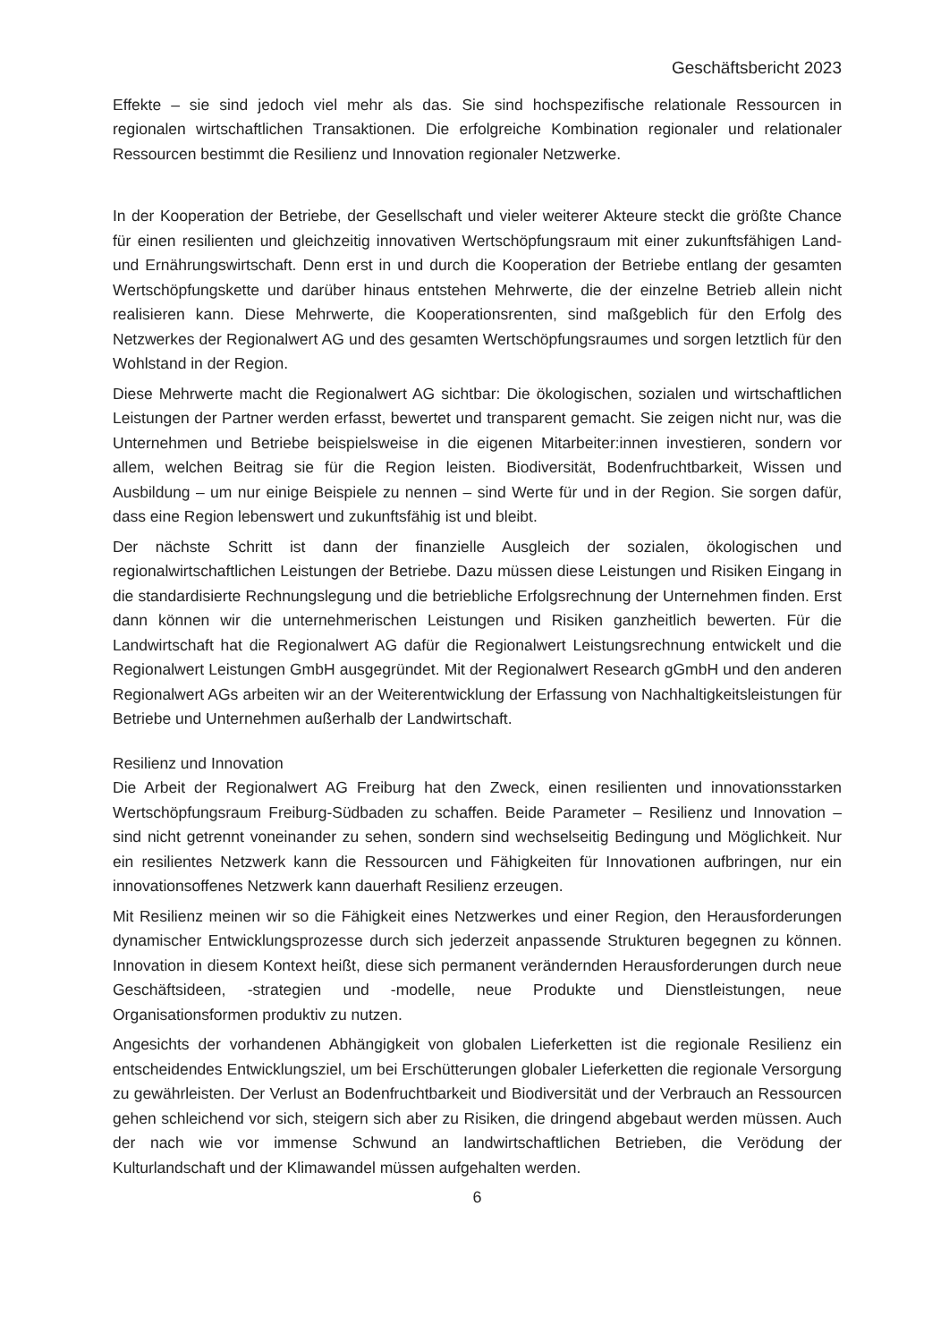Geschäftsbericht 2023
Effekte – sie sind jedoch viel mehr als das. Sie sind hochspezifische relationale Ressourcen in regionalen wirtschaftlichen Transaktionen. Die erfolgreiche Kombination regionaler und relationaler Ressourcen bestimmt die Resilienz und Innovation regionaler Netzwerke.
In der Kooperation der Betriebe, der Gesellschaft und vieler weiterer Akteure steckt die größte Chance für einen resilienten und gleichzeitig innovativen Wertschöpfungsraum mit einer zukunftsfähigen Land- und Ernährungswirtschaft. Denn erst in und durch die Kooperation der Betriebe entlang der gesamten Wertschöpfungskette und darüber hinaus entstehen Mehrwerte, die der einzelne Betrieb allein nicht realisieren kann. Diese Mehrwerte, die Kooperationsrenten, sind maßgeblich für den Erfolg des Netzwerkes der Regionalwert AG und des gesamten Wertschöpfungsraumes und sorgen letztlich für den Wohlstand in der Region.
Diese Mehrwerte macht die Regionalwert AG sichtbar: Die ökologischen, sozialen und wirtschaftlichen Leistungen der Partner werden erfasst, bewertet und transparent gemacht. Sie zeigen nicht nur, was die Unternehmen und Betriebe beispielsweise in die eigenen Mitarbeiter:innen investieren, sondern vor allem, welchen Beitrag sie für die Region leisten. Biodiversität, Bodenfruchtbarkeit, Wissen und Ausbildung – um nur einige Beispiele zu nennen – sind Werte für und in der Region. Sie sorgen dafür, dass eine Region lebenswert und zukunftsfähig ist und bleibt.
Der nächste Schritt ist dann der finanzielle Ausgleich der sozialen, ökologischen und regionalwirtschaftlichen Leistungen der Betriebe. Dazu müssen diese Leistungen und Risiken Eingang in die standardisierte Rechnungslegung und die betriebliche Erfolgsrechnung der Unternehmen finden. Erst dann können wir die unternehmerischen Leistungen und Risiken ganzheitlich bewerten. Für die Landwirtschaft hat die Regionalwert AG dafür die Regionalwert Leistungsrechnung entwickelt und die Regionalwert Leistungen GmbH ausgegründet. Mit der Regionalwert Research gGmbH und den anderen Regionalwert AGs arbeiten wir an der Weiterentwicklung der Erfassung von Nachhaltigkeitsleistungen für Betriebe und Unternehmen außerhalb der Landwirtschaft.
Resilienz und Innovation
Die Arbeit der Regionalwert AG Freiburg hat den Zweck, einen resilienten und innovationsstarken Wertschöpfungsraum Freiburg-Südbaden zu schaffen. Beide Parameter – Resilienz und Innovation – sind nicht getrennt voneinander zu sehen, sondern sind wechselseitig Bedingung und Möglichkeit. Nur ein resilientes Netzwerk kann die Ressourcen und Fähigkeiten für Innovationen aufbringen, nur ein innovationsoffenes Netzwerk kann dauerhaft Resilienz erzeugen.
Mit Resilienz meinen wir so die Fähigkeit eines Netzwerkes und einer Region, den Herausforderungen dynamischer Entwicklungsprozesse durch sich jederzeit anpassende Strukturen begegnen zu können. Innovation in diesem Kontext heißt, diese sich permanent verändernden Herausforderungen durch neue Geschäftsideen, -strategien und -modelle, neue Produkte und Dienstleistungen, neue Organisationsformen produktiv zu nutzen.
Angesichts der vorhandenen Abhängigkeit von globalen Lieferketten ist die regionale Resilienz ein entscheidendes Entwicklungsziel, um bei Erschütterungen globaler Lieferketten die regionale Versorgung zu gewährleisten. Der Verlust an Bodenfruchtbarkeit und Biodiversität und der Verbrauch an Ressourcen gehen schleichend vor sich, steigern sich aber zu Risiken, die dringend abgebaut werden müssen. Auch der nach wie vor immense Schwund an landwirtschaftlichen Betrieben, die Verödung der Kulturlandschaft und der Klimawandel müssen aufgehalten werden.
6